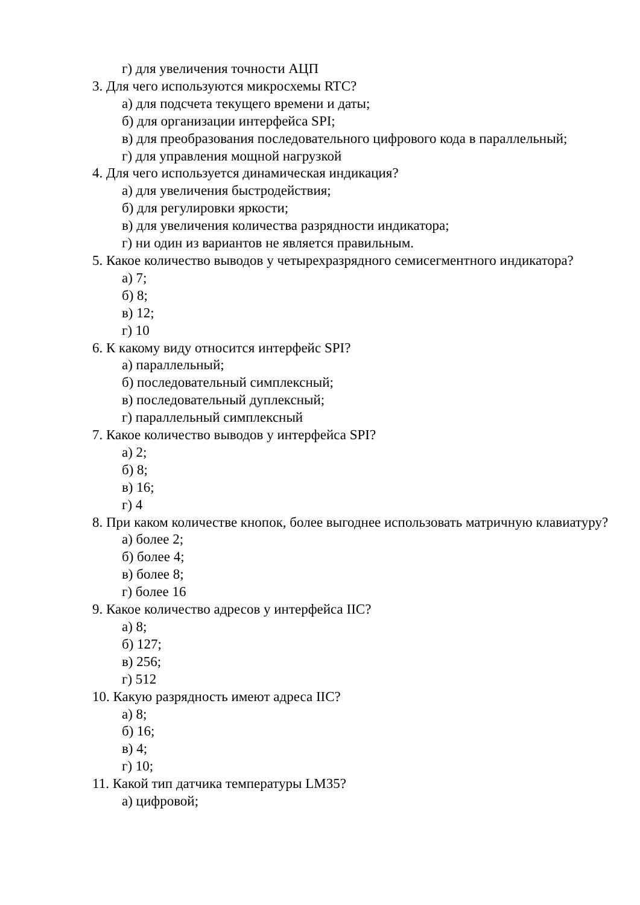г) для увеличения точности АЦП
3. Для чего используются микросхемы RTC?
а) для подсчета текущего времени и даты;
б) для организации интерфейса SPI;
в) для преобразования последовательного цифрового кода в параллельный;
г) для управления мощной нагрузкой
4. Для чего используется динамическая индикация?
а) для увеличения быстродействия;
б) для регулировки яркости;
в) для увеличения количества разрядности индикатора;
г) ни один из вариантов не является правильным.
5. Какое количество выводов у четырехразрядного семисегментного индикатора?
а) 7;
б) 8;
в) 12;
г) 10
6. К какому виду относится интерфейс SPI?
а) параллельный;
б) последовательный симплексный;
в) последовательный дуплексный;
г) параллельный симплексный
7. Какое количество выводов у интерфейса SPI?
а) 2;
б) 8;
в) 16;
г) 4
8. При каком количестве кнопок, более выгоднее использовать матричную клавиатуру?
а) более 2;
б) более 4;
в) более 8;
г) более 16
9. Какое количество адресов у интерфейса IIC?
а) 8;
б) 127;
в) 256;
г) 512
10. Какую разрядность имеют адреса IIC?
а) 8;
б) 16;
в) 4;
г) 10;
11. Какой тип датчика температуры LM35?
а) цифровой;